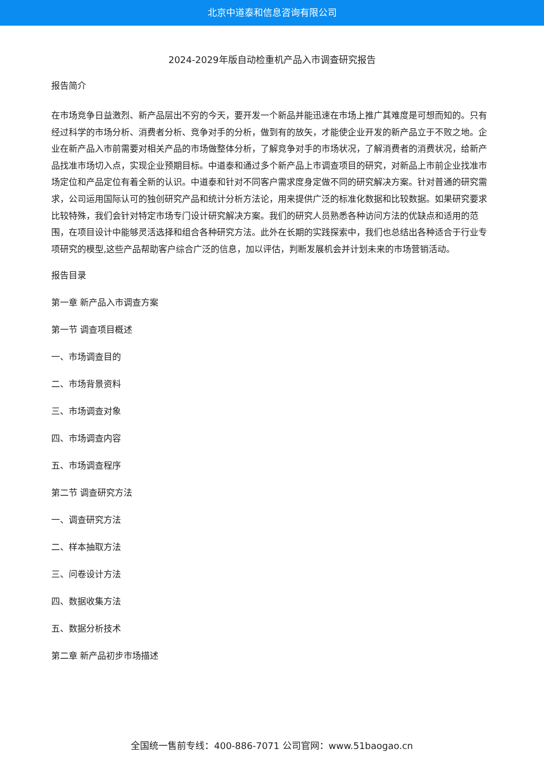北京中道泰和信息咨询有限公司
2024-2029年版自动检重机产品入市调查研究报告
报告简介
在市场竞争日益激烈、新产品层出不穷的今天，要开发一个新品并能迅速在市场上推广其难度是可想而知的。只有经过科学的市场分析、消费者分析、竞争对手的分析，做到有的放矢，才能使企业开发的新产品立于不败之地。企业在新产品入市前需要对相关产品的市场做整体分析，了解竞争对手的市场状况，了解消费者的消费状况，给新产品找准市场切入点，实现企业预期目标。中道泰和通过多个新产品上市调查项目的研究，对新品上市前企业找准市场定位和产品定位有着全新的认识。中道泰和针对不同客户需求度身定做不同的研究解决方案。针对普通的研究需求，公司运用国际认可的独创研究产品和统计分析方法论，用来提供广泛的标准化数据和比较数据。如果研究要求比较特殊，我们会针对特定市场专门设计研究解决方案。我们的研究人员熟悉各种访问方法的优缺点和适用的范围，在项目设计中能够灵活选择和组合各种研究方法。此外在长期的实践探索中，我们也总结出各种适合于行业专项研究的模型,这些产品帮助客户综合广泛的信息，加以评估，判断发展机会并计划未来的市场营销活动。
报告目录
第一章 新产品入市调查方案
第一节 调查项目概述
一、市场调查目的
二、市场背景资料
三、市场调查对象
四、市场调查内容
五、市场调查程序
第二节 调查研究方法
一、调查研究方法
二、样本抽取方法
三、问卷设计方法
四、数据收集方法
五、数据分析技术
第二章 新产品初步市场描述
全国统一售前专线：400-886-7071 公司官网：www.51baogao.cn